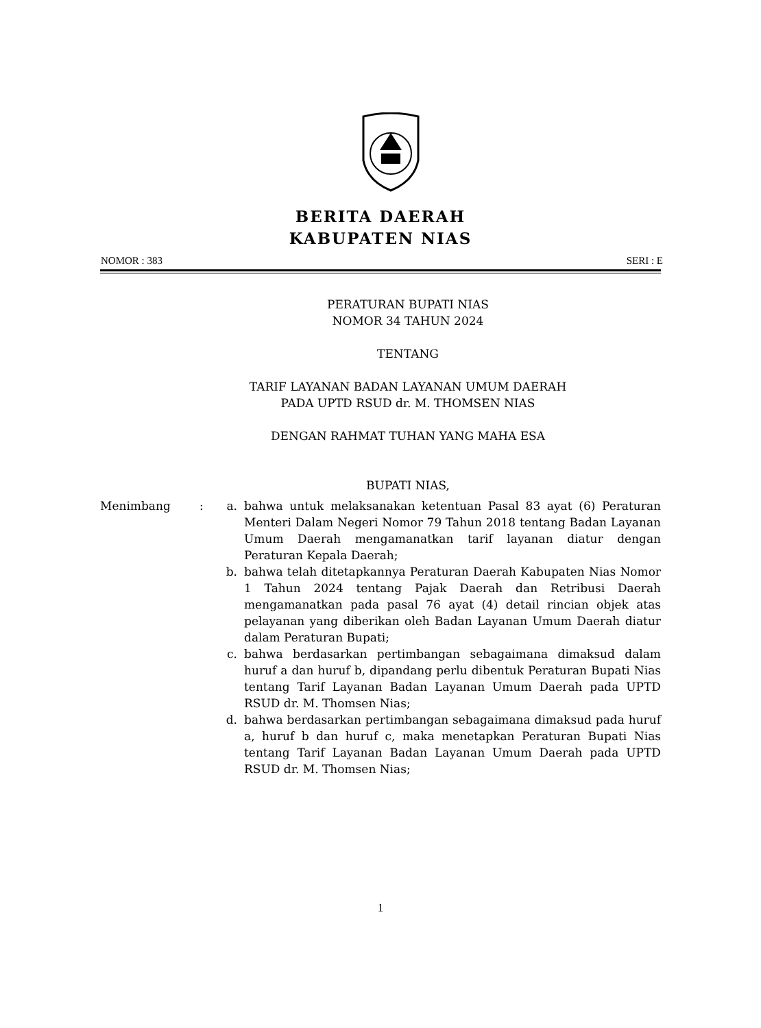BERITA DAERAH
KABUPATEN NIAS
NOMOR : 383 SERI : E
PERATURAN BUPATI NIAS
NOMOR 34 TAHUN 2024
TENTANG
TARIF LAYANAN BADAN LAYANAN UMUM DAERAH
PADA UPTD RSUD dr. M. THOMSEN NIAS
DENGAN RAHMAT TUHAN YANG MAHA ESA
BUPATI NIAS,
Menimbang : a. bahwa untuk melaksanakan ketentuan Pasal 83 ayat (6) Peraturan Menteri Dalam Negeri Nomor 79 Tahun 2018 tentang Badan Layanan Umum Daerah mengamanatkan tarif layanan diatur dengan Peraturan Kepala Daerah;
b. bahwa telah ditetapkannya Peraturan Daerah Kabupaten Nias Nomor 1 Tahun 2024 tentang Pajak Daerah dan Retribusi Daerah mengamanatkan pada pasal 76 ayat (4) detail rincian objek atas pelayanan yang diberikan oleh Badan Layanan Umum Daerah diatur dalam Peraturan Bupati;
c. bahwa berdasarkan pertimbangan sebagaimana dimaksud dalam huruf a dan huruf b, dipandang perlu dibentuk Peraturan Bupati Nias tentang Tarif Layanan Badan Layanan Umum Daerah pada UPTD RSUD dr. M. Thomsen Nias;
d. bahwa berdasarkan pertimbangan sebagaimana dimaksud pada huruf a, huruf b dan huruf c, maka menetapkan Peraturan Bupati Nias tentang Tarif Layanan Badan Layanan Umum Daerah pada UPTD RSUD dr. M. Thomsen Nias;
1